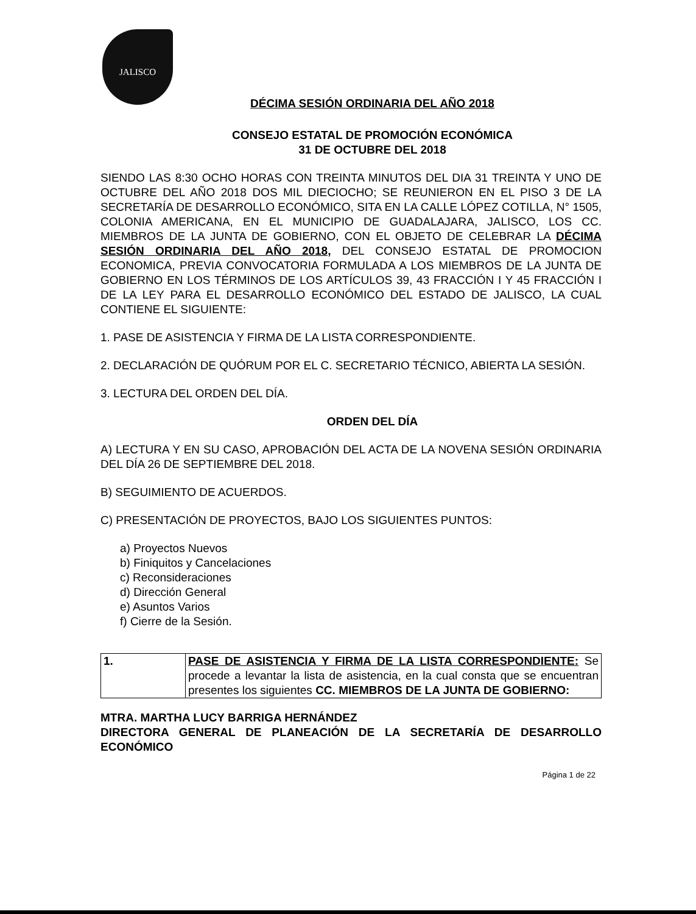JALISCO
DÉCIMA SESIÓN ORDINARIA DEL AÑO 2018
CONSEJO ESTATAL DE PROMOCIÓN ECONÓMICA
31 DE OCTUBRE DEL 2018
SIENDO LAS 8:30 OCHO HORAS CON TREINTA MINUTOS DEL DIA 31 TREINTA Y UNO DE OCTUBRE DEL AÑO 2018 DOS MIL DIECIOCHO; SE REUNIERON EN EL PISO 3 DE LA SECRETARÍA DE DESARROLLO ECONÓMICO, SITA EN LA CALLE LÓPEZ COTILLA, N° 1505, COLONIA AMERICANA, EN EL MUNICIPIO DE GUADALAJARA, JALISCO, LOS CC. MIEMBROS DE LA JUNTA DE GOBIERNO, CON EL OBJETO DE CELEBRAR LA DÉCIMA SESIÓN ORDINARIA DEL AÑO 2018, DEL CONSEJO ESTATAL DE PROMOCION ECONOMICA, PREVIA CONVOCATORIA FORMULADA A LOS MIEMBROS DE LA JUNTA DE GOBIERNO EN LOS TÉRMINOS DE LOS ARTÍCULOS 39, 43 FRACCIÓN I Y 45 FRACCIÓN I DE LA LEY PARA EL DESARROLLO ECONÓMICO DEL ESTADO DE JALISCO, LA CUAL CONTIENE EL SIGUIENTE:
1. PASE DE ASISTENCIA Y FIRMA DE LA LISTA CORRESPONDIENTE.
2. DECLARACIÓN DE QUÓRUM POR EL C. SECRETARIO TÉCNICO, ABIERTA LA SESIÓN.
3. LECTURA DEL ORDEN DEL DÍA.
ORDEN DEL DÍA
A) LECTURA Y EN SU CASO, APROBACIÓN DEL ACTA DE LA NOVENA SESIÓN ORDINARIA DEL DÍA 26 DE SEPTIEMBRE DEL 2018.
B) SEGUIMIENTO DE ACUERDOS.
C) PRESENTACIÓN DE PROYECTOS, BAJO LOS SIGUIENTES PUNTOS:
a) Proyectos Nuevos
b) Finiquitos y Cancelaciones
c) Reconsideraciones
d) Dirección General
e) Asuntos Varios
f) Cierre de la Sesión.
| 1. | PASE DE ASISTENCIA Y FIRMA DE LA LISTA CORRESPONDIENTE: Se procede a levantar la lista de asistencia, en la cual consta que se encuentran presentes los siguientes CC. MIEMBROS DE LA JUNTA DE GOBIERNO: |
MTRA. MARTHA LUCY BARRIGA HERNÁNDEZ
DIRECTORA GENERAL DE PLANEACIÓN DE LA SECRETARÍA DE DESARROLLO ECONÓMICO
Página 1 de 22